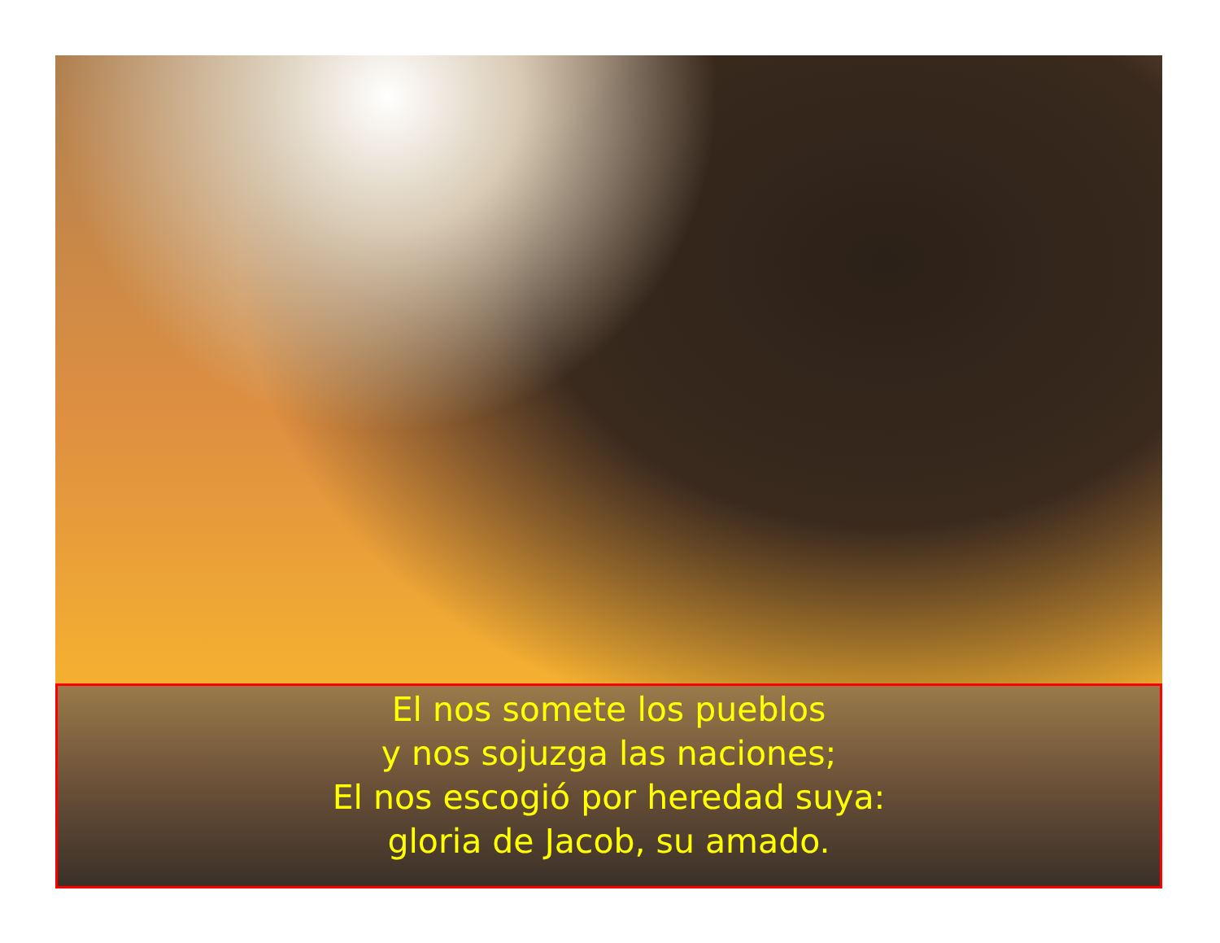El nos somete los pueblos
y nos sojuzga las naciones;
El nos escogió por heredad suya:
gloria de Jacob, su amado.